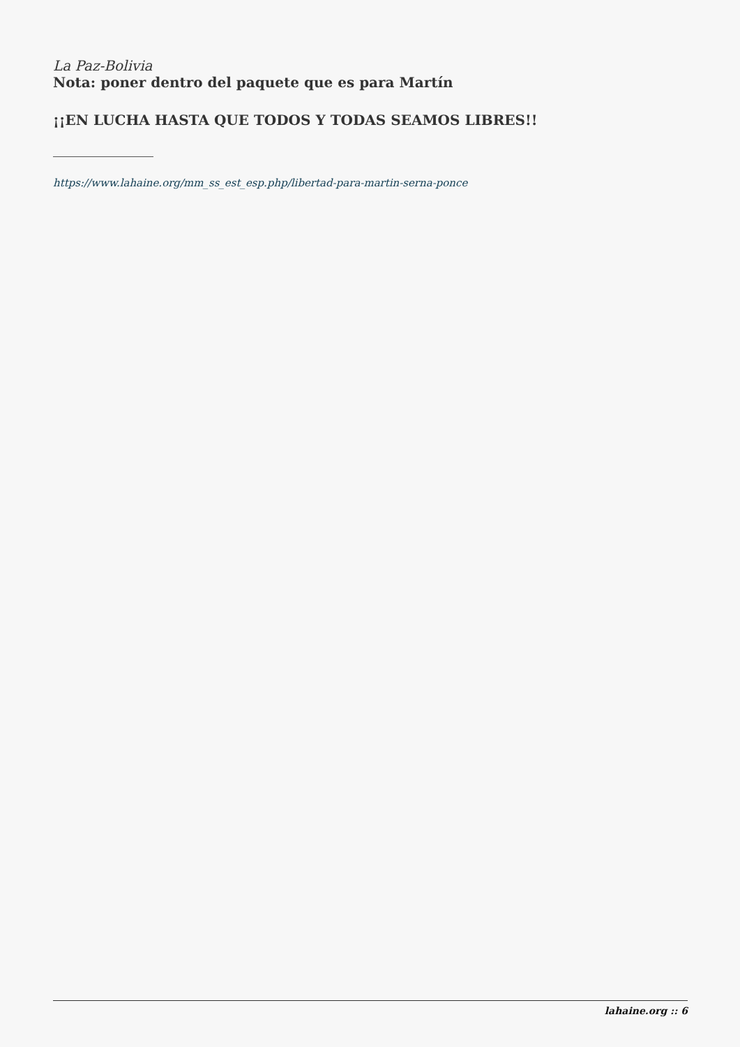La Paz-Bolivia
Nota: poner dentro del paquete que es para Martín
¡¡EN LUCHA HASTA QUE TODOS Y TODAS SEAMOS LIBRES!!
https://www.lahaine.org/mm_ss_est_esp.php/libertad-para-martin-serna-ponce
lahaine.org :: 6